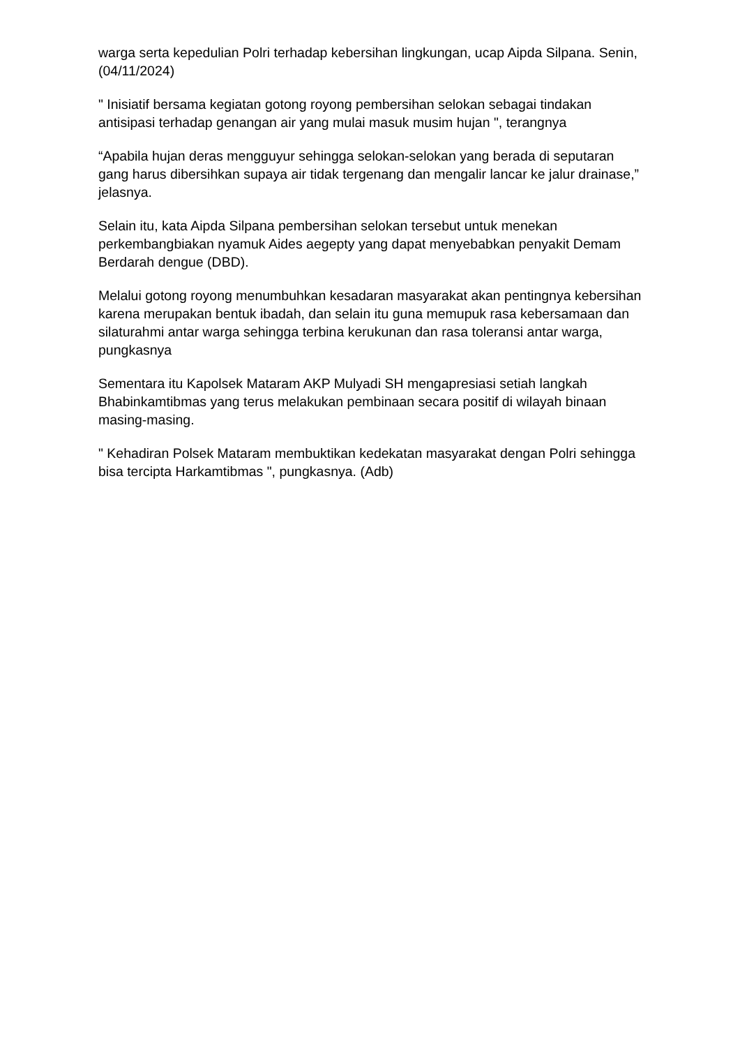warga serta kepedulian Polri terhadap kebersihan lingkungan, ucap Aipda Silpana. Senin, (04/11/2024)
" Inisiatif bersama kegiatan gotong royong pembersihan selokan sebagai tindakan antisipasi terhadap genangan air yang mulai masuk musim hujan ", terangnya
“Apabila hujan deras mengguyur sehingga selokan-selokan yang berada di seputaran gang harus dibersihkan supaya air tidak tergenang dan mengalir lancar ke jalur drainase,” jelasnya.
Selain itu, kata Aipda Silpana pembersihan selokan tersebut untuk menekan perkembangbiakan nyamuk Aides aegepty yang dapat menyebabkan penyakit Demam Berdarah dengue (DBD).
Melalui gotong royong menumbuhkan kesadaran masyarakat akan pentingnya kebersihan karena merupakan bentuk ibadah, dan selain itu guna memupuk rasa kebersamaan dan silaturahmi antar warga sehingga terbina kerukunan dan rasa toleransi antar warga, pungkasnya
Sementara itu Kapolsek Mataram AKP Mulyadi SH mengapresiasi setiah langkah Bhabinkamtibmas yang terus melakukan pembinaan secara positif di wilayah binaan masing-masing.
" Kehadiran Polsek Mataram membuktikan kedekatan masyarakat dengan Polri sehingga bisa tercipta Harkamtibmas ", pungkasnya. (Adb)